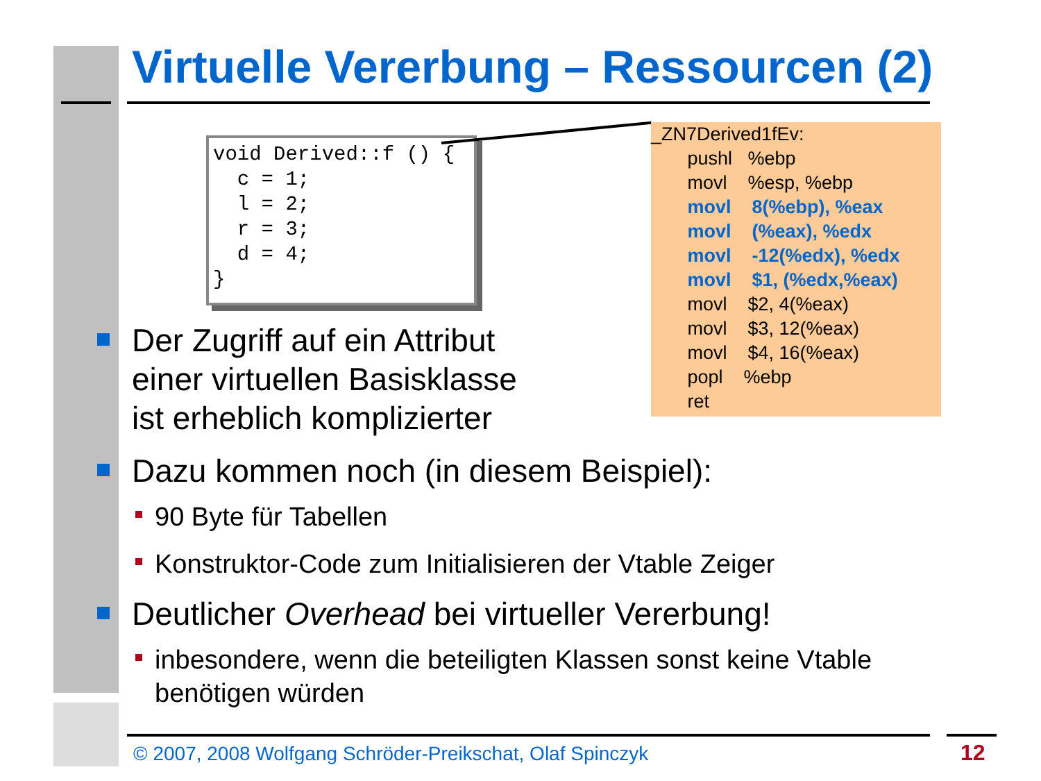Virtuelle Vererbung – Ressourcen (2)
void Derived::f () {
  c = 1;
  l = 2;
  r = 3;
  d = 4;
}
_ZN7Derived1fEv:
pushl %ebp
movl %esp, %ebp
movl 8(%ebp), %eax
movl (%eax), %edx
movl -12(%edx), %edx
movl $1, (%edx,%eax)
movl $2, 4(%eax)
movl $3, 12(%eax)
movl $4, 16(%eax)
popl %ebp
ret
Der Zugriff auf ein Attribut
einer virtuellen Basisklasse
ist erheblich komplizierter
Dazu kommen noch (in diesem Beispiel):
90 Byte für Tabellen
Konstruktor-Code zum Initialisieren der Vtable Zeiger
Deutlicher Overhead bei virtueller Vererbung!
inbesondere, wenn die beteiligten Klassen sonst keine Vtable benötigen würden
© 2007, 2008 Wolfgang Schröder-Preikschat, Olaf Spinczyk
12